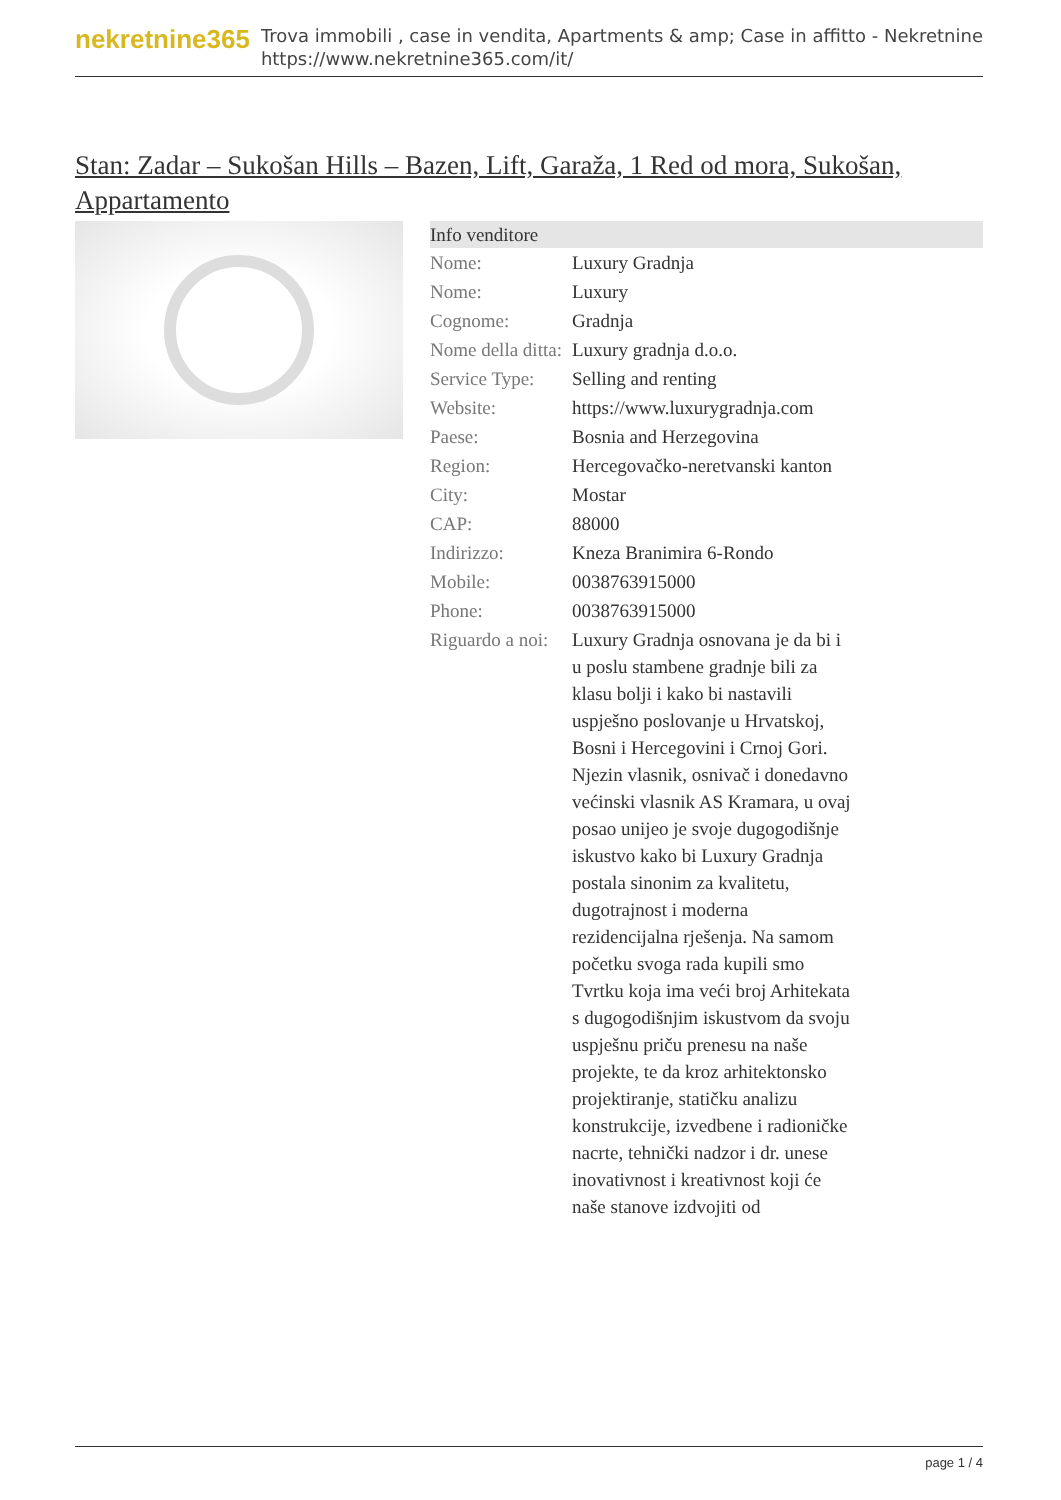nekretnine365
Trova immobili , case in vendita, Apartments & amp; Case in affitto - Nekretnine
https://www.nekretnine365.com/it/
Stan: Zadar – Sukošan Hills – Bazen, Lift, Garaža, 1 Red od mora, Sukošan, Appartamento
| Info venditore | |
| --- | --- |
| Nome: | Luxury Gradnja |
| Nome: | Luxury |
| Cognome: | Gradnja |
| Nome della ditta: | Luxury gradnja d.o.o. |
| Service Type: | Selling and renting |
| Website: | https://www.luxurygradnja.com |
| Paese: | Bosnia and Herzegovina |
| Region: | Hercegovačko-neretvanski kanton |
| City: | Mostar |
| CAP: | 88000 |
| Indirizzo: | Kneza Branimira 6-Rondo |
| Mobile: | 0038763915000 |
| Phone: | 0038763915000 |
| Riguardo a noi: | Luxury Gradnja osnovana je da bi i u poslu stambene gradnje bili za klasu bolji i kako bi nastavili uspješno poslovanje u Hrvatskoj, Bosni i Hercegovini i Crnoj Gori. Njezin vlasnik, osnivač i donedavno većinski vlasnik AS Kramara, u ovaj posao unijeo je svoje dugogodišnje iskustvo kako bi Luxury Gradnja postala sinonim za kvalitetu, dugotrajnost i moderna rezidencijalna rješenja. Na samom početku svoga rada kupili smo Tvrtku koja ima veći broj Arhitekata s dugogodišnjim iskustvom da svoju uspješnu priču prenesu na naše projekte, te da kroz arhitektonsko projektiranje, statičku analizu konstrukcije, izvedbene i radioničke nacrte, tehnički nadzor i dr. unese inovativnost i kreativnost koji će naše stanove izdvojiti od |
page 1 / 4